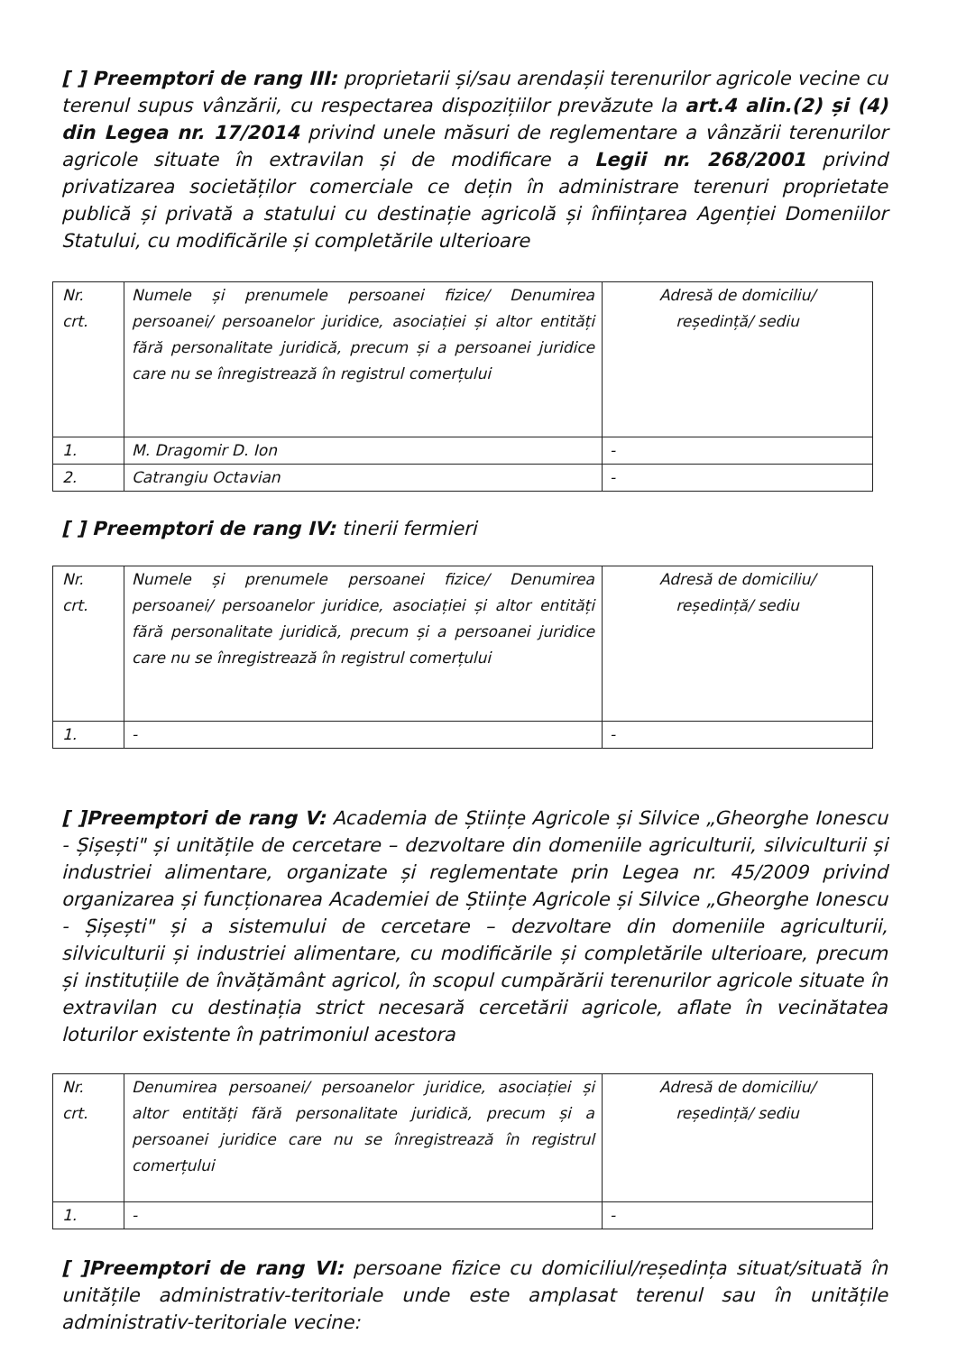[ ] Preemptori de rang III: proprietarii și/sau arendașii terenurilor agricole vecine cu terenul supus vânzării, cu respectarea dispozițiilor prevăzute la art.4 alin.(2) și (4) din Legea nr. 17/2014 privind unele măsuri de reglementare a vânzării terenurilor agricole situate în extravilan și de modificare a Legii nr. 268/2001 privind privatizarea societăților comerciale ce dețin în administrare terenuri proprietate publică și privată a statului cu destinație agricolă și înființarea Agenției Domeniilor Statului, cu modificările și completările ulterioare
| Nr. crt. | Numele și prenumele persoanei fizice/ Denumirea persoanei/ persoanelor juridice, asociației și altor entități fără personalitate juridică, precum și a persoanei juridice care nu se înregistrează în registrul comerțului | Adresă de domiciliu/ reședință/ sediu |
| 1. | M. Dragomir D. Ion | - |
| 2. | Catrangiu Octavian | - |
[ ] Preemptori de rang IV: tinerii fermieri
| Nr. crt. | Numele și prenumele persoanei fizice/ Denumirea persoanei/ persoanelor juridice, asociației și altor entități fără personalitate juridică, precum și a persoanei juridice care nu se înregistrează în registrul comerțului | Adresă de domiciliu/ reședință/ sediu |
| 1. | - | - |
[ ]Preemptori de rang V: Academia de Științe Agricole și Silvice „Gheorghe Ionescu - Șișești" și unitățile de cercetare – dezvoltare din domeniile agriculturii, silviculturii și industriei alimentare, organizate și reglementate prin Legea nr. 45/2009 privind organizarea și funcționarea Academiei de Științe Agricole și Silvice „Gheorghe Ionescu - Șișești" și a sistemului de cercetare – dezvoltare din domeniile agriculturii, silviculturii și industriei alimentare, cu modificările și completările ulterioare, precum și instituțiile de învățământ agricol, în scopul cumpărării terenurilor agricole situate în extravilan cu destinația strict necesară cercetării agricole, aflate în vecinătatea loturilor existente în patrimoniul acestora
| Nr. crt. | Denumirea persoanei/ persoanelor juridice, asociației și altor entități fără personalitate juridică, precum și a persoanei juridice care nu se înregistrează în registrul comerțului | Adresă de domiciliu/ reședință/ sediu |
| 1. | - | - |
[ ]Preemptori de rang VI: persoane fizice cu domiciliul/reședința situat/situată în unitățile administrativ-teritoriale unde este amplasat terenul sau în unitățile administrativ-teritoriale vecine: